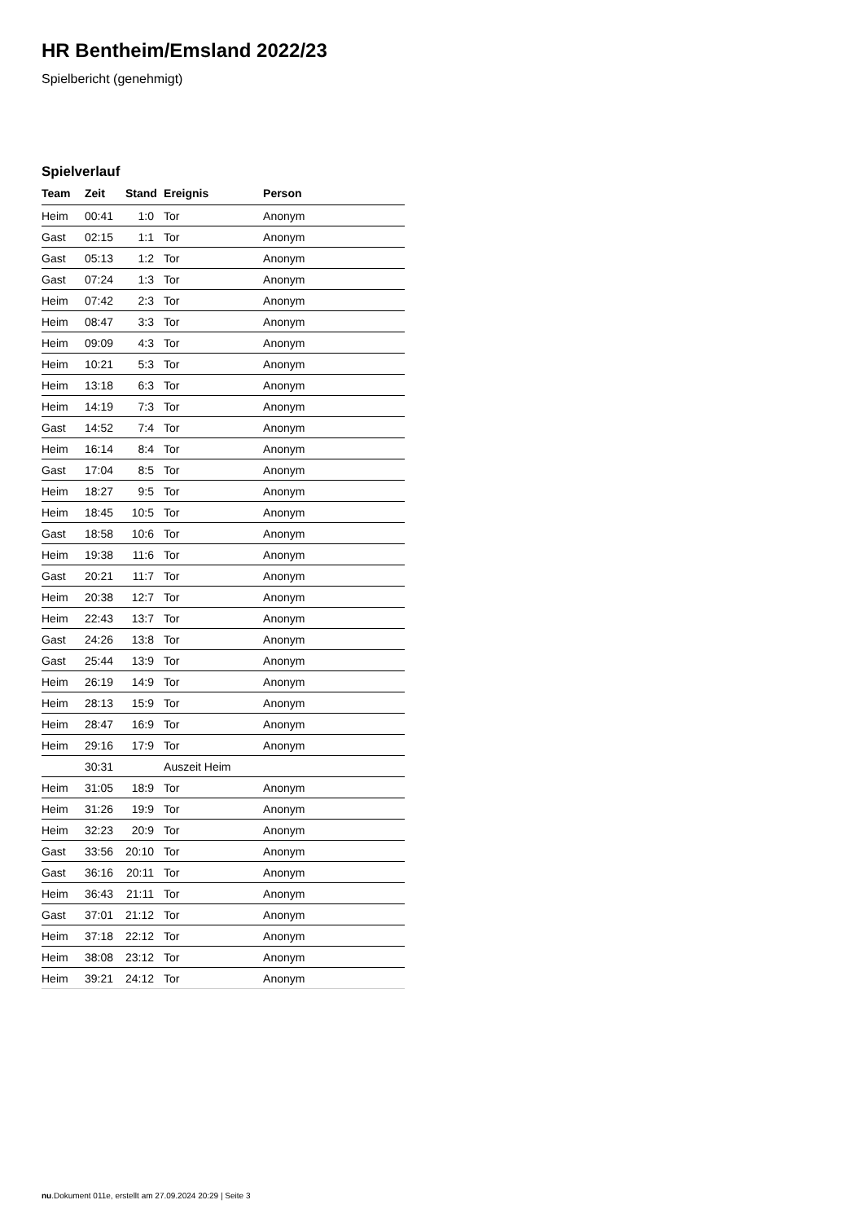HR Bentheim/Emsland 2022/23
Spielbericht (genehmigt)
Spielverlauf
| Team | Zeit | Stand | Ereignis | Person |
| --- | --- | --- | --- | --- |
| Heim | 00:41 | 1:0 | Tor | Anonym |
| Gast | 02:15 | 1:1 | Tor | Anonym |
| Gast | 05:13 | 1:2 | Tor | Anonym |
| Gast | 07:24 | 1:3 | Tor | Anonym |
| Heim | 07:42 | 2:3 | Tor | Anonym |
| Heim | 08:47 | 3:3 | Tor | Anonym |
| Heim | 09:09 | 4:3 | Tor | Anonym |
| Heim | 10:21 | 5:3 | Tor | Anonym |
| Heim | 13:18 | 6:3 | Tor | Anonym |
| Heim | 14:19 | 7:3 | Tor | Anonym |
| Gast | 14:52 | 7:4 | Tor | Anonym |
| Heim | 16:14 | 8:4 | Tor | Anonym |
| Gast | 17:04 | 8:5 | Tor | Anonym |
| Heim | 18:27 | 9:5 | Tor | Anonym |
| Heim | 18:45 | 10:5 | Tor | Anonym |
| Gast | 18:58 | 10:6 | Tor | Anonym |
| Heim | 19:38 | 11:6 | Tor | Anonym |
| Gast | 20:21 | 11:7 | Tor | Anonym |
| Heim | 20:38 | 12:7 | Tor | Anonym |
| Heim | 22:43 | 13:7 | Tor | Anonym |
| Gast | 24:26 | 13:8 | Tor | Anonym |
| Gast | 25:44 | 13:9 | Tor | Anonym |
| Heim | 26:19 | 14:9 | Tor | Anonym |
| Heim | 28:13 | 15:9 | Tor | Anonym |
| Heim | 28:47 | 16:9 | Tor | Anonym |
| Heim | 29:16 | 17:9 | Tor | Anonym |
| | 30:31 | | Auszeit Heim | |
| Heim | 31:05 | 18:9 | Tor | Anonym |
| Heim | 31:26 | 19:9 | Tor | Anonym |
| Heim | 32:23 | 20:9 | Tor | Anonym |
| Gast | 33:56 | 20:10 | Tor | Anonym |
| Gast | 36:16 | 20:11 | Tor | Anonym |
| Heim | 36:43 | 21:11 | Tor | Anonym |
| Gast | 37:01 | 21:12 | Tor | Anonym |
| Heim | 37:18 | 22:12 | Tor | Anonym |
| Heim | 38:08 | 23:12 | Tor | Anonym |
| Heim | 39:21 | 24:12 | Tor | Anonym |
nu.Dokument 011e, erstellt am 27.09.2024 20:29 | Seite 3